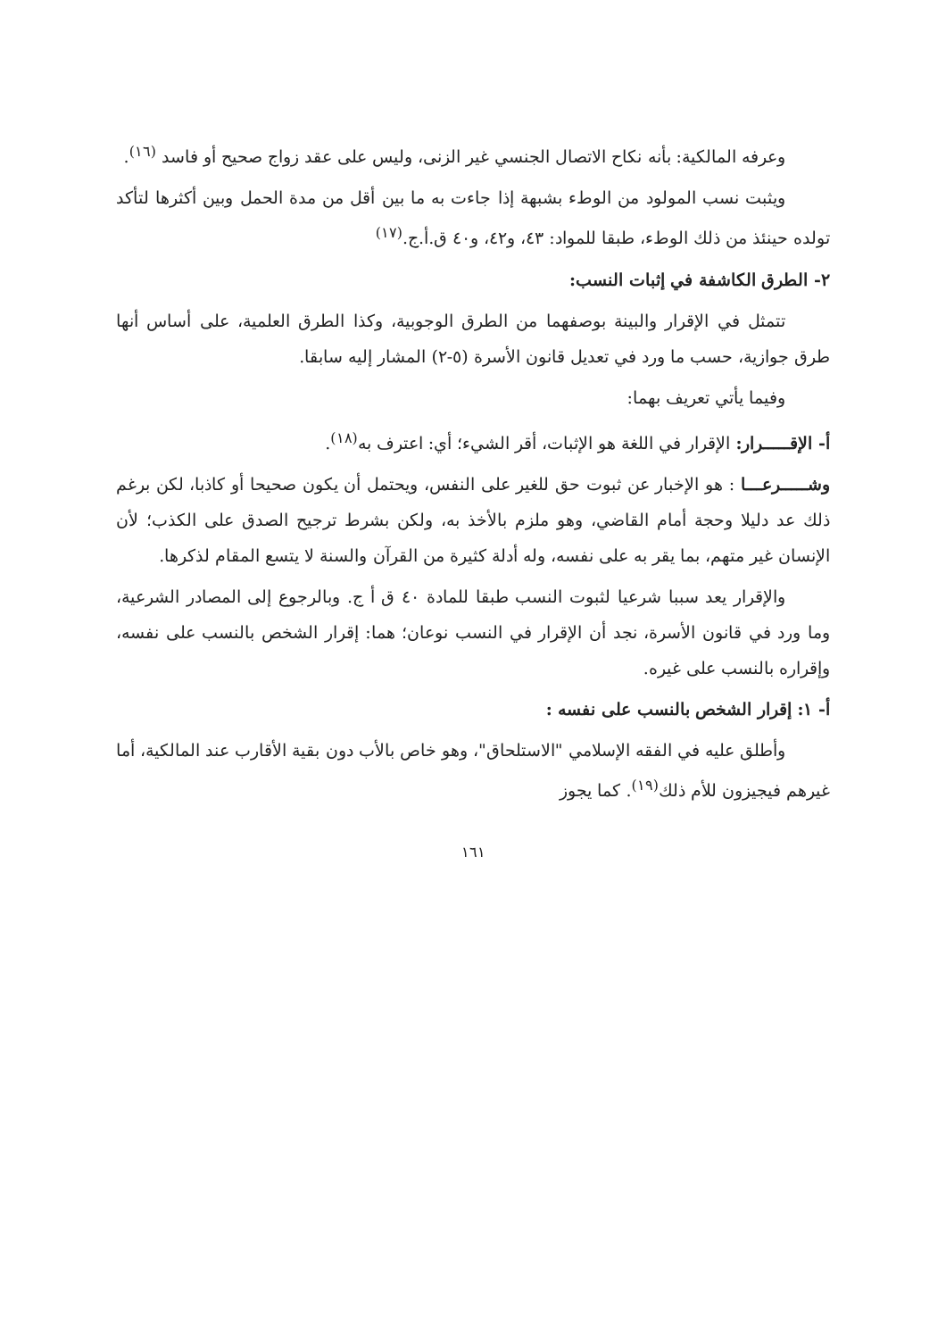وعرفه المالكية: بأنه نكاح الاتصال الجنسي غير الزنى، وليس على عقد زواج صحيح أو فاسد <sup>(١٦)</sup>.
ويثبت نسب المولود من الوطء بشبهة إذا جاءت به ما بين أقل من مدة الحمل وبين أكثرها لتأكد تولده حينئذ من ذلك الوطء، طبقا للمواد: ٤٣، و٤٢، و٤٠ ق.أ.ج.<sup>(١٧)</sup>
٢- الطرق الكاشفة في إثبات النسب:
تتمثل في الإقرار والبينة بوصفهما من الطرق الوجوبية، وكذا الطرق العلمية، على أساس أنها طرق جوازية، حسب ما ورد في تعديل قانون الأسرة (٥-٢) المشار إليه سابقا.
وفيما يأتي تعريف بهما:
أ- الإقـــــرار: الإقرار في اللغة هو الإثبات، أقر الشيء؛ أي: اعترف به<sup>(١٨)</sup>.
وشـــــرعـــا : هو الإخبار عن ثبوت حق للغير على النفس، ويحتمل أن يكون صحيحا أو كاذبا، لكن برغم ذلك عد دليلا وحجة أمام القاضي، وهو ملزم بالأخذ به، ولكن بشرط ترجيح الصدق على الكذب؛ لأن الإنسان غير متهم، بما يقر به على نفسه، وله أدلة كثيرة من القرآن والسنة لا يتسع المقام لذكرها.
والإقرار يعد سببا شرعيا لثبوت النسب طبقا للمادة ٤٠ ق أ ج. وبالرجوع إلى المصادر الشرعية، وما ورد في قانون الأسرة، نجد أن الإقرار في النسب نوعان؛ هما: إقرار الشخص بالنسب على نفسه، وإقراره بالنسب على غيره.
أ- ١: إقرار الشخص بالنسب على نفسه :
وأطلق عليه في الفقه الإسلامي "الاستلحاق"، وهو خاص بالأب دون بقية الأقارب عند المالكية، أما غيرهم فيجيزون للأم ذلك<sup>(١٩)</sup>. كما يجوز
١٦١